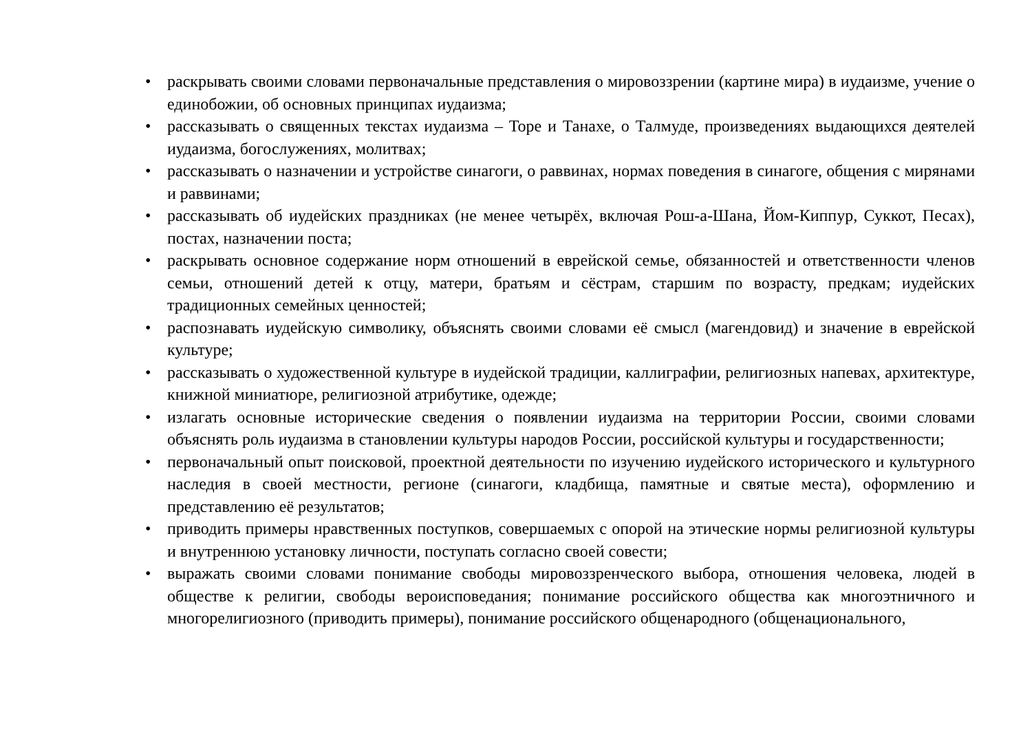• раскрывать своими словами первоначальные представления о мировоззрении (картине мира) в иудаизме, учение о единобожии, об основных принципах иудаизма;
• рассказывать о священных текстах иудаизма – Торе и Танахе, о Талмуде, произведениях выдающихся деятелей иудаизма, богослужениях, молитвах;
• рассказывать о назначении и устройстве синагоги, о раввинах, нормах поведения в синагоге, общения с мирянами и раввинами;
• рассказывать об иудейских праздниках (не менее четырёх, включая Рош-а-Шана, Йом-Киппур, Суккот, Песах), постах, назначении поста;
• раскрывать основное содержание норм отношений в еврейской семье, обязанностей и ответственности членов семьи, отношений детей к отцу, матери, братьям и сёстрам, старшим по возрасту, предкам; иудейских традиционных семейных ценностей;
• распознавать иудейскую символику, объяснять своими словами её смысл (магендовид) и значение в еврейской культуре;
• рассказывать о художественной культуре в иудейской традиции, каллиграфии, религиозных напевах, архитектуре, книжной миниатюре, религиозной атрибутике, одежде;
• излагать основные исторические сведения о появлении иудаизма на территории России, своими словами объяснять роль иудаизма в становлении культуры народов России, российской культуры и государственности;
• первоначальный опыт поисковой, проектной деятельности по изучению иудейского исторического и культурного наследия в своей местности, регионе (синагоги, кладбища, памятные и святые места), оформлению и представлению её результатов;
• приводить примеры нравственных поступков, совершаемых с опорой на этические нормы религиозной культуры и внутреннюю установку личности, поступать согласно своей совести;
• выражать своими словами понимание свободы мировоззренческого выбора, отношения человека, людей в обществе к религии, свободы вероисповедания; понимание российского общества как многоэтничного и многорелигиозного (приводить примеры), понимание российского общенародного (общенационального,